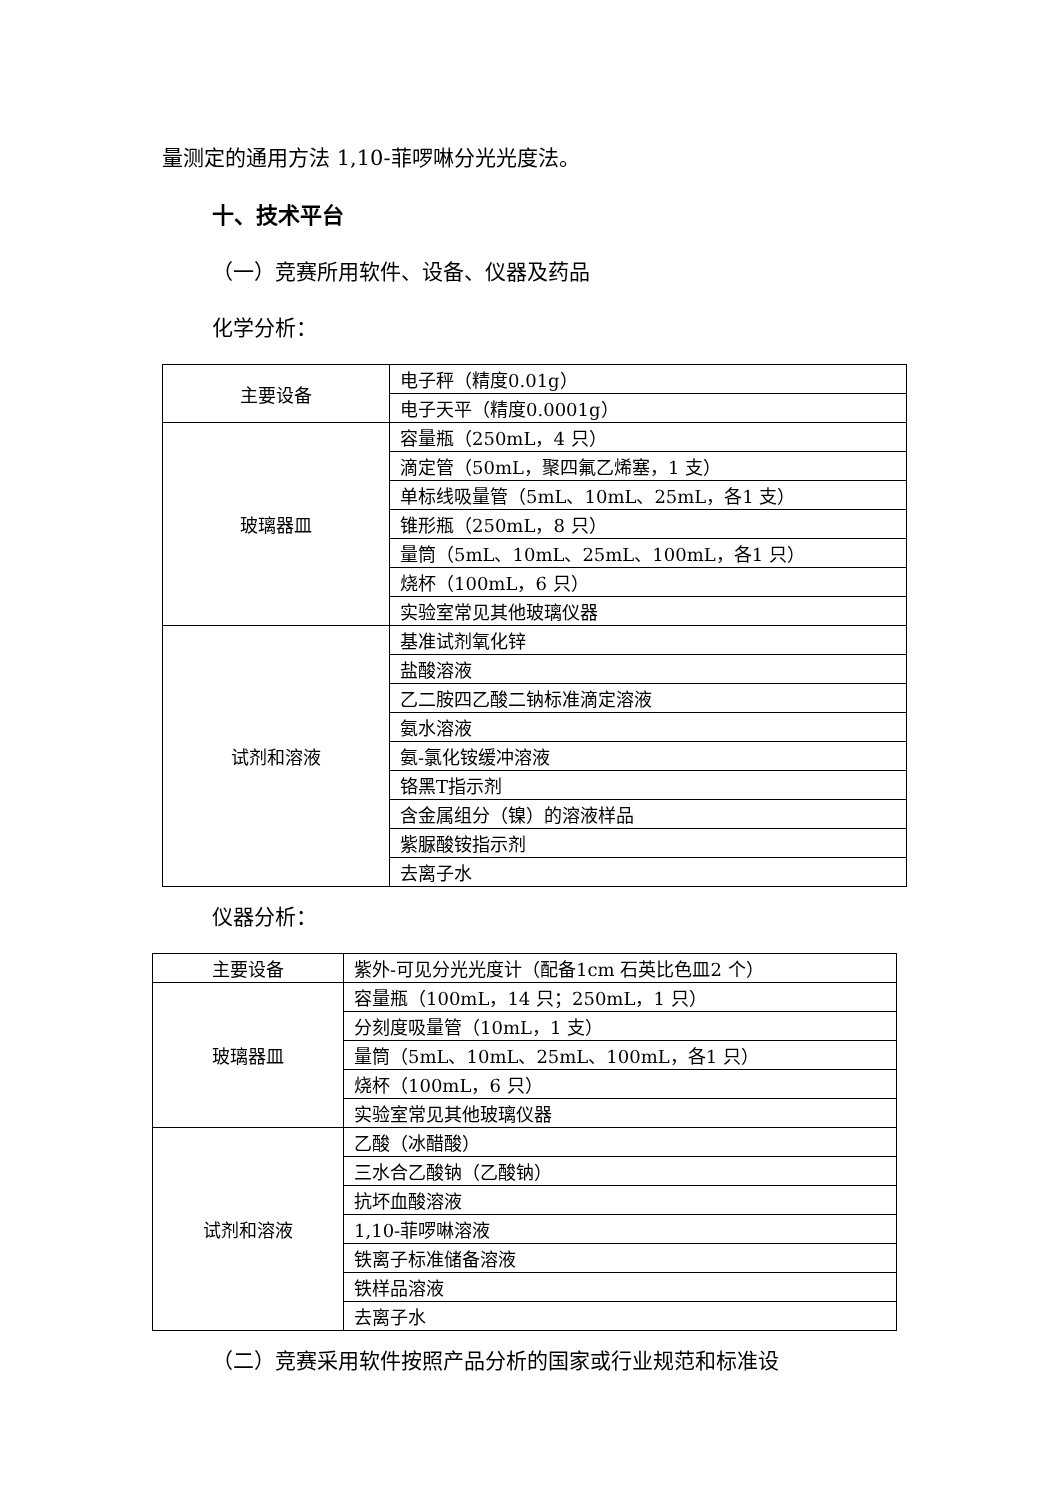量测定的通用方法 1,10-菲啰啉分光光度法。
十、技术平台
（一）竞赛所用软件、设备、仪器及药品
化学分析：
| 主要设备 | 电子秤（精度0.01g） |
| | 电子天平（精度0.0001g） |
| 玻璃器皿 | 容量瓶（250mL，4 只） |
| | 滴定管（50mL，聚四氟乙烯塞，1 支） |
| | 单标线吸量管（5mL、10mL、25mL，各1 支） |
| | 锥形瓶（250mL，8 只） |
| | 量筒（5mL、10mL、25mL、100mL，各1 只） |
| | 烧杯（100mL，6 只） |
| | 实验室常见其他玻璃仪器 |
| 试剂和溶液 | 基准试剂氧化锌 |
| | 盐酸溶液 |
| | 乙二胺四乙酸二钠标准滴定溶液 |
| | 氨水溶液 |
| | 氨-氯化铵缓冲溶液 |
| | 铬黑T指示剂 |
| | 含金属组分（镍）的溶液样品 |
| | 紫脲酸铵指示剂 |
| | 去离子水 |
仪器分析：
| 主要设备 | 紫外-可见分光光度计（配备1cm 石英比色皿2 个） |
| 玻璃器皿 | 容量瓶（100mL，14 只；250mL，1 只） |
| | 分刻度吸量管（10mL，1 支） |
| | 量筒（5mL、10mL、25mL、100mL，各1 只） |
| | 烧杯（100mL，6 只） |
| | 实验室常见其他玻璃仪器 |
| 试剂和溶液 | 乙酸（冰醋酸） |
| | 三水合乙酸钠（乙酸钠） |
| | 抗坏血酸溶液 |
| | 1,10-菲啰啉溶液 |
| | 铁离子标准储备溶液 |
| | 铁样品溶液 |
| | 去离子水 |
（二）竞赛采用软件按照产品分析的国家或行业规范和标准设